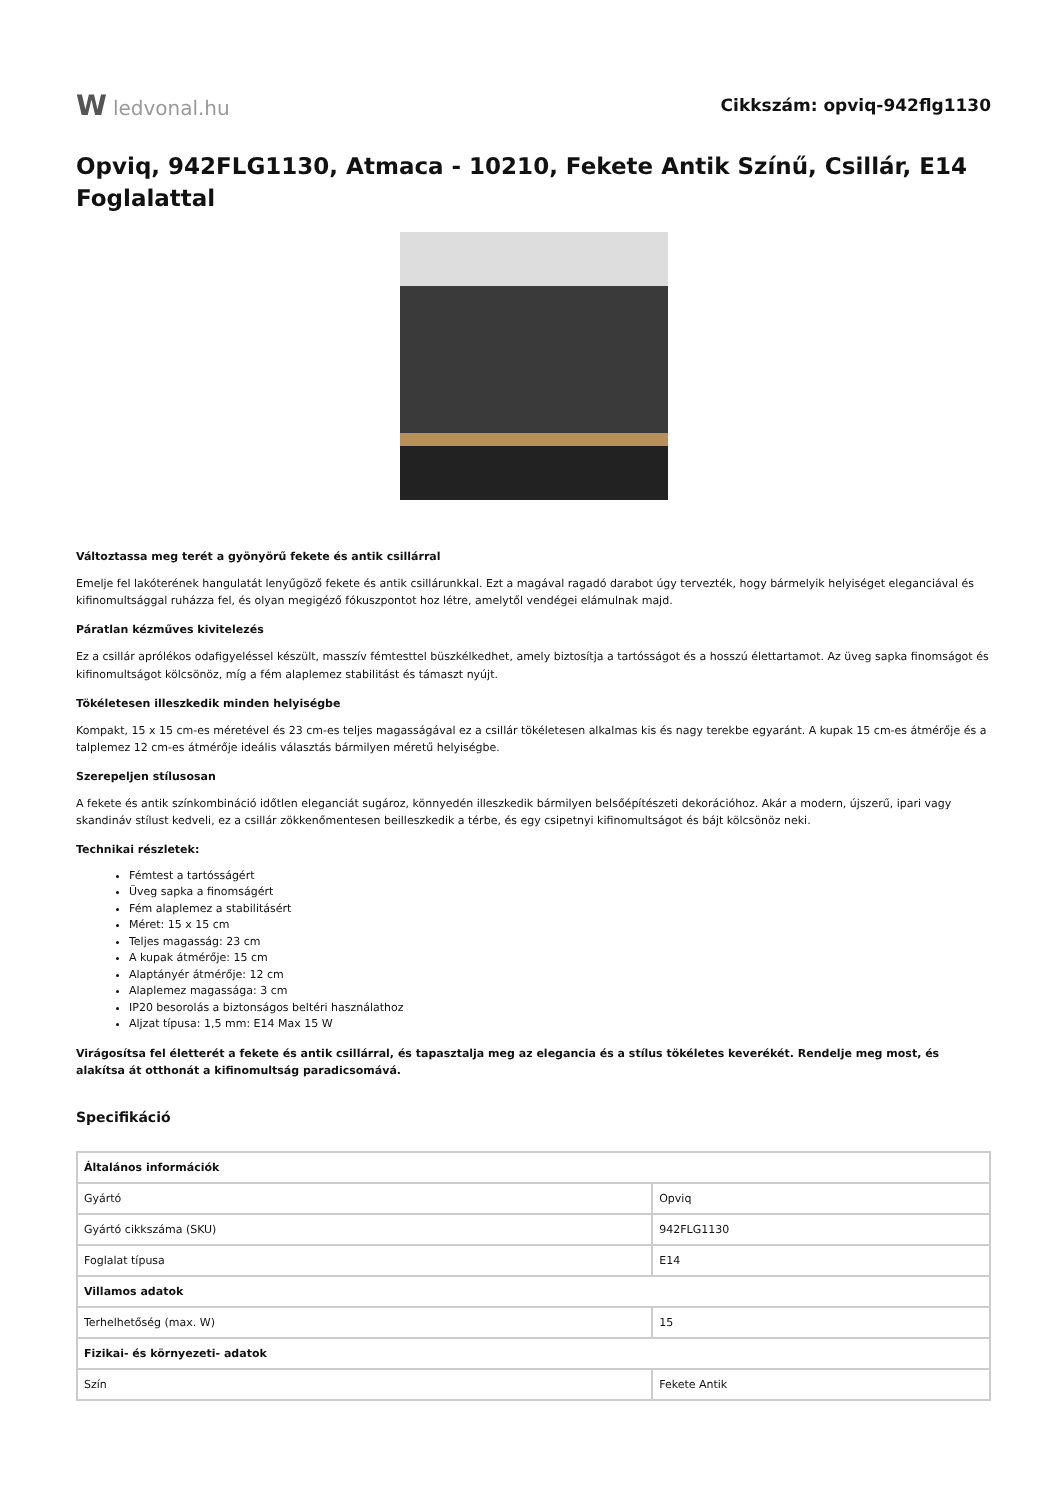Wledvonal.hu
Cikkszám: opviq-942flg1130
Opviq, 942FLG1130, Atmaca - 10210, Fekete Antik Színű, Csillár, E14 Foglalattal
Változtassa meg terét a gyönyörű fekete és antik csillárral
Emelje fel lakóterének hangulatát lenyűgöző fekete és antik csillárunkkal. Ezt a magával ragadó darabot úgy tervezték, hogy bármelyik helyiséget eleganciával és kifinomultsággal ruházza fel, és olyan megigéző fókuszpontot hoz létre, amelytől vendégei elámulnak majd.
Páratlan kézműves kivitelezés
Ez a csillár aprólékos odafigyeléssel készült, masszív fémtesttel büszkélkedhet, amely biztosítja a tartósságot és a hosszú élettartamot. Az üveg sapka finomságot és kifinomultságot kölcsönöz, míg a fém alaplemez stabilitást és támaszt nyújt.
Tökéletesen illeszkedik minden helyiségbe
Kompakt, 15 x 15 cm-es méretével és 23 cm-es teljes magasságával ez a csillár tökéletesen alkalmas kis és nagy terekbe egyaránt. A kupak 15 cm-es átmérője és a talplemez 12 cm-es átmérője ideális választás bármilyen méretű helyiségbe.
Szerepeljen stílusosan
A fekete és antik színkombináció időtlen eleganciát sugároz, könnyedén illeszkedik bármilyen belsőépítészeti dekorációhoz. Akár a modern, újszerű, ipari vagy skandináv stílust kedveli, ez a csillár zökkenőmentesen beilleszkedik a térbe, és egy csipetnyi kifinomultságot és bájt kölcsönöz neki.
Technikai részletek:
Fémtest a tartósságért
Üveg sapka a finomságért
Fém alaplemez a stabilitásért
Méret: 15 x 15 cm
Teljes magasság: 23 cm
A kupak átmérője: 15 cm
Alaptányér átmérője: 12 cm
Alaplemez magassága: 3 cm
IP20 besorolás a biztonságos beltéri használathoz
Aljzat típusa: 1,5 mm: E14 Max 15 W
Virágosítsa fel életterét a fekete és antik csillárral, és tapasztalja meg az elegancia és a stílus tökéletes keverékét. Rendelje meg most, és alakítsa át otthonát a kifinomultság paradicsomává.
Specifikáció
| Általános információk | |
| --- | --- |
| Gyártó | Opviq |
| Gyártó cikkszáma (SKU) | 942FLG1130 |
| Foglalat típusa | E14 |
| Villamos adatok | |
| Terhelhetőség (max. W) | 15 |
| Fizikai- és környezeti- adatok | |
| Szín | Fekete Antik |